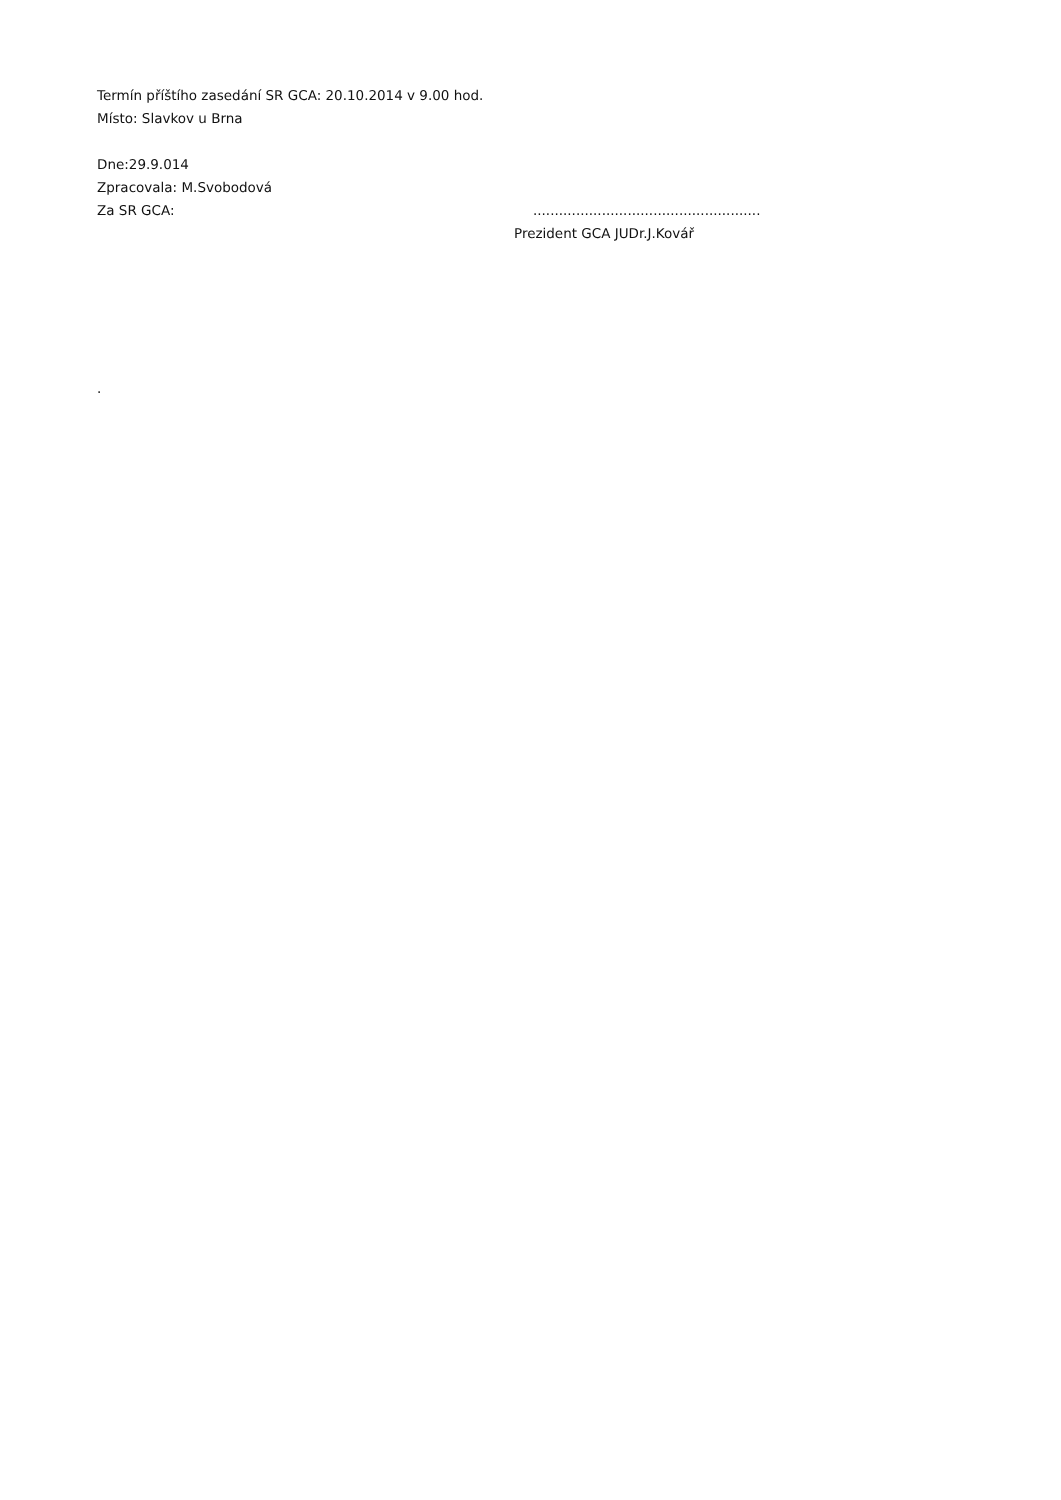Termín příštího zasedání SR GCA: 20.10.2014 v 9.00 hod.
Místo: Slavkov u Brna
Dne:29.9.014
Zpracovala: M.Svobodová
Za SR GCA: .....................................................
Prezident GCA JUDr.J.Kovář
.